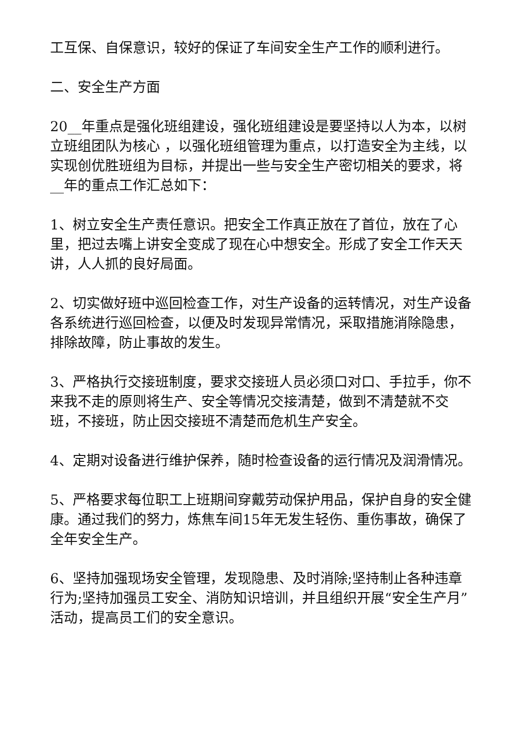工互保、自保意识，较好的保证了车间安全生产工作的顺利进行。
二、安全生产方面
20__年重点是强化班组建设，强化班组建设是要坚持以人为本，以树立班组团队为核心 ，以强化班组管理为重点，以打造安全为主线，以实现创优胜班组为目标，并提出一些与安全生产密切相关的要求，将__年的重点工作汇总如下：
1、树立安全生产责任意识。把安全工作真正放在了首位，放在了心里，把过去嘴上讲安全变成了现在心中想安全。形成了安全工作天天讲，人人抓的良好局面。
2、切实做好班中巡回检查工作，对生产设备的运转情况，对生产设备各系统进行巡回检查，以便及时发现异常情况，采取措施消除隐患，排除故障，防止事故的发生。
3、严格执行交接班制度，要求交接班人员必须口对口、手拉手，你不来我不走的原则将生产、安全等情况交接清楚，做到不清楚就不交班，不接班，防止因交接班不清楚而危机生产安全。
4、定期对设备进行维护保养，随时检查设备的运行情况及润滑情况。
5、严格要求每位职工上班期间穿戴劳动保护用品，保护自身的安全健康。通过我们的努力，炼焦车间15年无发生轻伤、重伤事故，确保了全年安全生产。
6、坚持加强现场安全管理，发现隐患、及时消除;坚持制止各种违章行为;坚持加强员工安全、消防知识培训，并且组织开展“安全生产月”活动，提高员工们的安全意识。